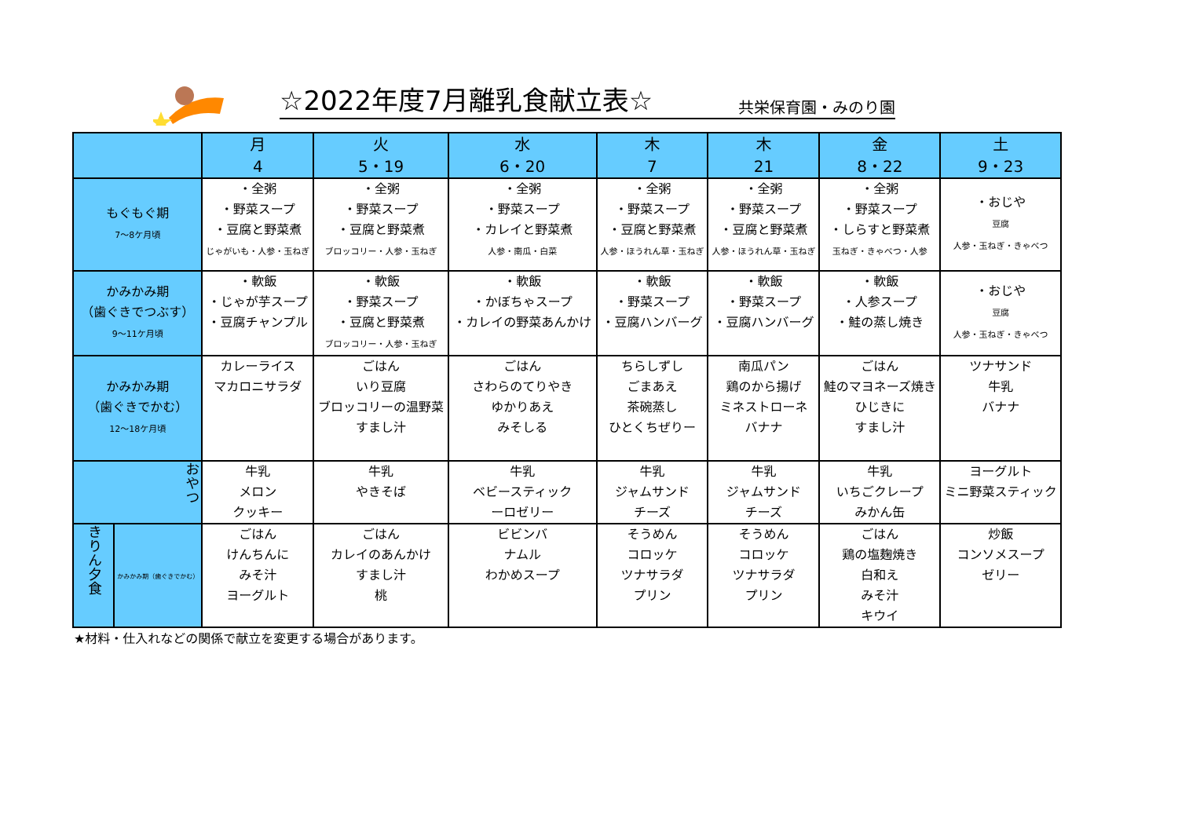☆2022年度7月離乳食献立表☆
共栄保育園・みのり園
| | | 月 4 | 火 5・19 | 水 6・20 | 木 7 | 木 21 | 金 8・22 | 土 9・23 |
| --- | --- | --- | --- | --- | --- | --- | --- | --- |
| もぐもぐ期 7～8ケ月頃 | | ・全粥 ・野菜スープ ・豆腐と野菜煮 じゃがいも・人参・玉ねぎ | ・全粥 ・野菜スープ ・豆腐と野菜煮 ブロッコリー・人参・玉ねぎ | ・全粥 ・野菜スープ ・カレイと野菜煮 人参・南瓜・白菜 | ・全粥 ・野菜スープ ・豆腐と野菜煮 人参・ほうれん草・玉ねぎ | ・全粥 ・野菜スープ ・豆腐と野菜煮 人参・ほうれん草・玉ねぎ | ・全粥 ・野菜スープ ・しらすと野菜煮 玉ねぎ・きゃべつ・人参 | ・おじや 豆腐 人参・玉ねぎ・きゃべつ |
| かみかみ期 （歯ぐきでつぶす） 9～11ケ月頃 | | ・軟飯 ・じゃが芋スープ ・豆腐チャンプル | ・軟飯 ・野菜スープ ・豆腐と野菜煮 ブロッコリー・人参・玉ねぎ | ・軟飯 ・かぼちゃスープ ・カレイの野菜あんかけ | ・軟飯 ・野菜スープ ・豆腐ハンバーグ | ・軟飯 ・野菜スープ ・豆腐ハンバーグ | ・軟飯 ・人参スープ ・鮭の蒸し焼き | ・おじや 豆腐 人参・玉ねぎ・きゃべつ |
| かみかみ期 （歯ぐきでかむ） 12～18ケ月頃 | | カレーライス マカロニサラダ | ごはん いり豆腐 ブロッコリーの温野菜 すまし汁 | ごはん さわらのてりやき ゆかりあえ みそしる | ちらしずし ごまあえ 茶碗蒸し ひとくちぜりー | 南瓜パン 鶏のから揚げ ミネストローネ バナナ | ごはん 鮭のマヨネーズ焼き ひじきに すまし汁 | ツナサンド 牛乳 バナナ |
| おやつ | | 牛乳 メロン クッキー | 牛乳 やきそば | 牛乳 ベビースティック ーロゼリー | 牛乳 ジャムサンド チーズ | 牛乳 ジャムサンド チーズ | 牛乳 いちごクレープ みかん缶 | ヨーグルト ミニ野菜スティック |
| きりん夕食 | かみかみ期（歯ぐきでかむ） | ごはん けんちんに みそ汁 ヨーグルト | ごはん カレイのあんかけ すまし汁 桃 | ビビンバ ナムル わかめスープ | そうめん コロッケ ツナサラダ プリン | そうめん コロッケ ツナサラダ プリン | ごはん 鶏の塩麹焼き 白和え みそ汁 キウイ | 炒飯 コンソメスープ ゼリー |
★材料・仕入れなどの関係で献立を変更する場合があります。